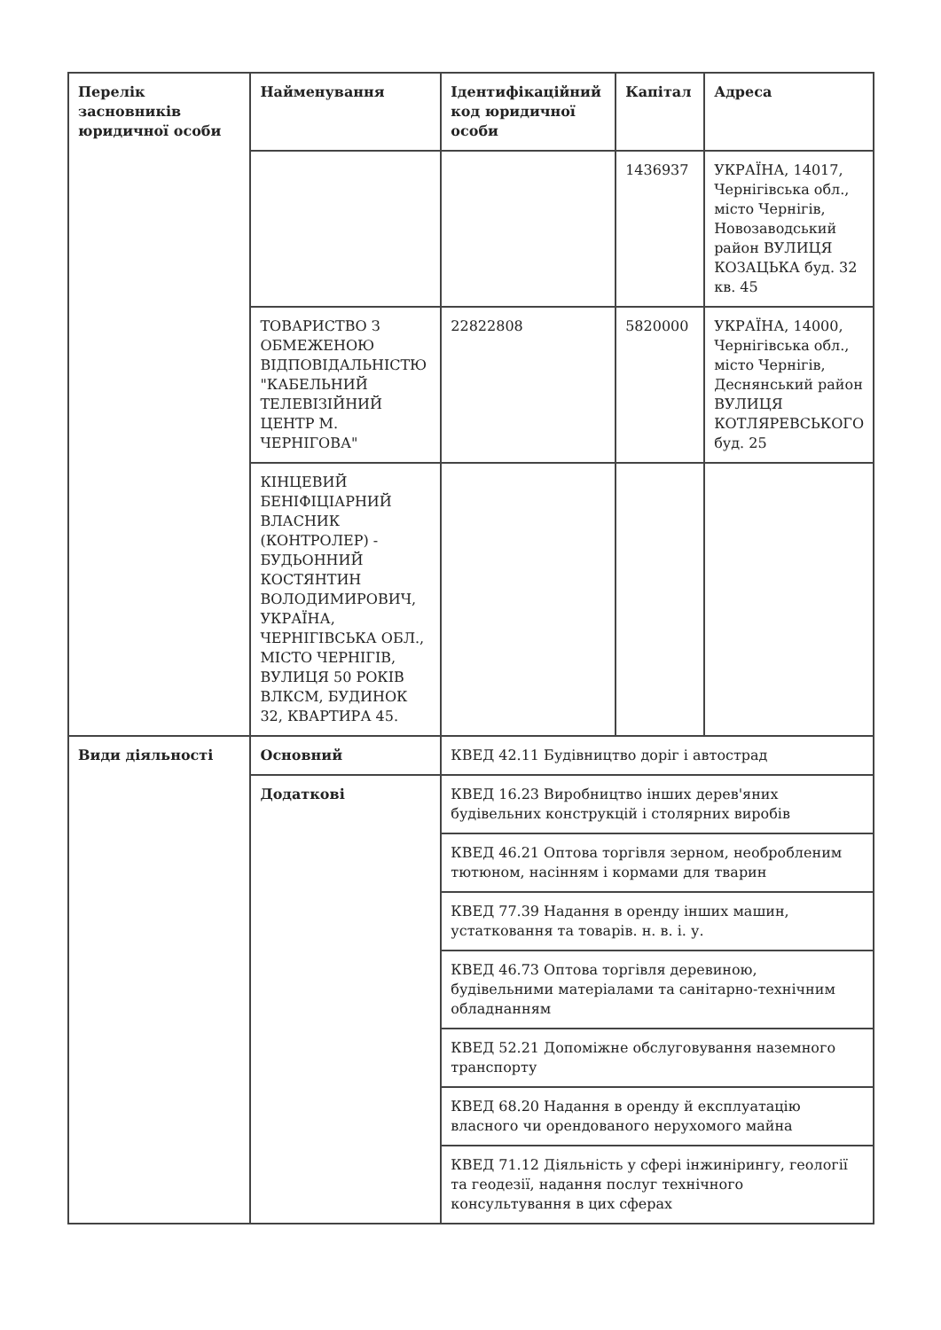| Перелік засновників юридичної особи | Найменування | Ідентифікаційний код юридичної особи | Капітал | Адреса |
| --- | --- | --- | --- | --- |
| | | | 1436937 | УКРАЇНА, 14017, Чернігівська обл., місто Чернігів, Новозаводський район ВУЛИЦЯ КОЗАЦЬКА буд. 32 кв. 45 |
| | ТОВАРИСТВО З ОБМЕЖЕНОЮ ВІДПОВІДАЛЬНІСТЮ "КАБЕЛЬНИЙ ТЕЛЕВІЗІЙНИЙ ЦЕНТР М. ЧЕРНІГОВА" | 22822808 | 5820000 | УКРАЇНА, 14000, Чернігівська обл., місто Чернігів, Деснянський район ВУЛИЦЯ КОТЛЯРЕВСЬКОГО буд. 25 |
| | КІНЦЕВИЙ БЕНІФІЦІАРНИЙ ВЛАСНИК (КОНТРОЛЕР) - БУДЬОННИЙ КОСТЯНТИН ВОЛОДИМИРОВИЧ, УКРАЇНА, ЧЕРНІГІВСЬКА ОБЛ., МІСТО ЧЕРНІГІВ, ВУЛИЦЯ 50 РОКІВ ВЛКСМ, БУДИНОК 32, КВАРТИРА 45. | | | |
| Види діяльності | Основний | КВЕД 42.11 Будівництво доріг і автострад | | |
| | Додаткові | КВЕД 16.23 Виробництво інших дерев'яних будівельних конструкцій і столярних виробів | | |
| | | КВЕД 46.21 Оптова торгівля зерном, необробленим тютюном, насінням і кормами для тварин | | |
| | | КВЕД 77.39 Надання в оренду інших машин, устатковання та товарів. н. в. і. у. | | |
| | | КВЕД 46.73 Оптова торгівля деревиною, будівельними матеріалами та санітарно-технічним обладнанням | | |
| | | КВЕД 52.21 Допоміжне обслуговування наземного транспорту | | |
| | | КВЕД 68.20 Надання в оренду й експлуатацію власного чи орендованого нерухомого майна | | |
| | | КВЕД 71.12 Діяльність у сфері інжинірингу, геології та геодезії, надання послуг технічного консультування в цих сферах | | |